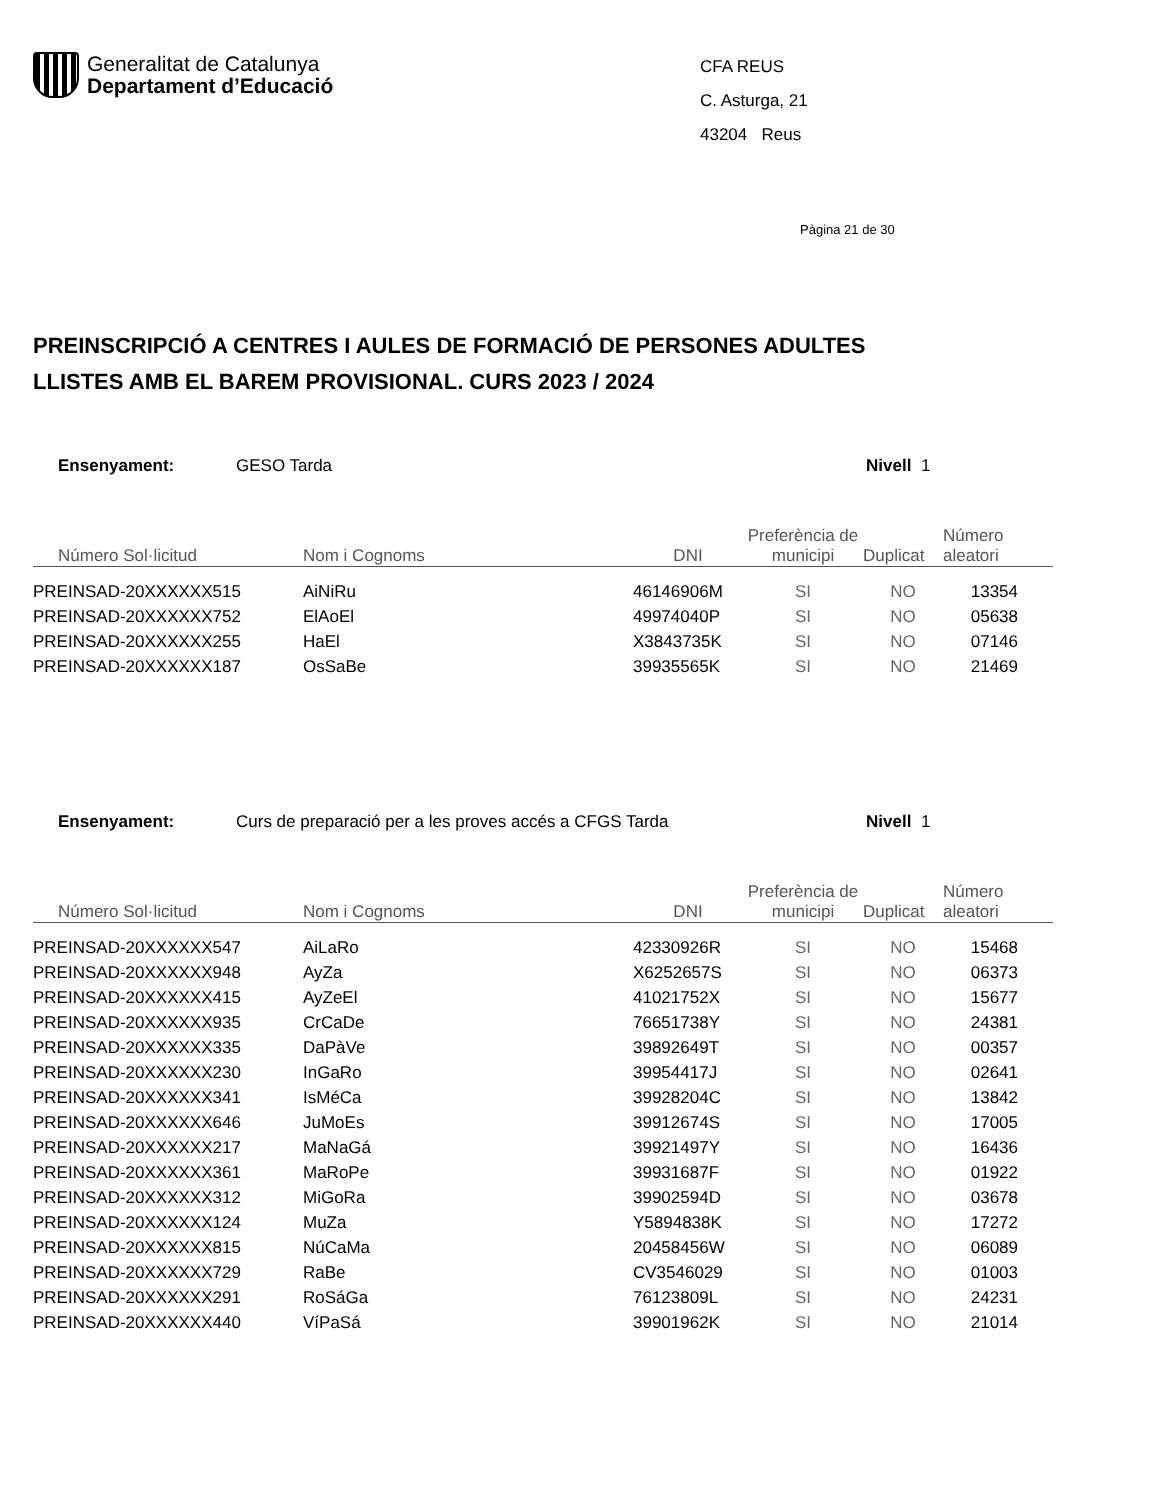Generalitat de Catalunya
Departament d’Educació
CFA REUS
C. Asturga, 21
43204 Reus
Pàgina 21 de 30
PREINSCRIPCIÓ A CENTRES I AULES DE FORMACIÓ DE PERSONES ADULTES
LLISTES AMB EL BAREM PROVISIONAL. CURS 2023 / 2024
Ensenyament: GESO Tarda Nivell 1
| Número Sol·licitud | Nom i Cognoms | DNI | Preferència de municipi | Duplicat | Número aleatori |
| --- | --- | --- | --- | --- | --- |
| PREINSAD-20XXXXXX515 | AiNiRu | 46146906M | SI | NO | 13354 |
| PREINSAD-20XXXXXX752 | ElAoEl | 49974040P | SI | NO | 05638 |
| PREINSAD-20XXXXXX255 | HaEl | X3843735K | SI | NO | 07146 |
| PREINSAD-20XXXXXX187 | OsSaBe | 39935565K | SI | NO | 21469 |
Ensenyament: Curs de preparació per a les proves accés a CFGS Tarda Nivell 1
| Número Sol·licitud | Nom i Cognoms | DNI | Preferència de municipi | Duplicat | Número aleatori |
| --- | --- | --- | --- | --- | --- |
| PREINSAD-20XXXXXX547 | AiLaRo | 42330926R | SI | NO | 15468 |
| PREINSAD-20XXXXXX948 | AyZa | X6252657S | SI | NO | 06373 |
| PREINSAD-20XXXXXX415 | AyZeEl | 41021752X | SI | NO | 15677 |
| PREINSAD-20XXXXXX935 | CrCaDe | 76651738Y | SI | NO | 24381 |
| PREINSAD-20XXXXXX335 | DaPàVe | 39892649T | SI | NO | 00357 |
| PREINSAD-20XXXXXX230 | InGaRo | 39954417J | SI | NO | 02641 |
| PREINSAD-20XXXXXX341 | IsMéCa | 39928204C | SI | NO | 13842 |
| PREINSAD-20XXXXXX646 | JuMoEs | 39912674S | SI | NO | 17005 |
| PREINSAD-20XXXXXX217 | MaNaGá | 39921497Y | SI | NO | 16436 |
| PREINSAD-20XXXXXX361 | MaRoPe | 39931687F | SI | NO | 01922 |
| PREINSAD-20XXXXXX312 | MiGoRa | 39902594D | SI | NO | 03678 |
| PREINSAD-20XXXXXX124 | MuZa | Y5894838K | SI | NO | 17272 |
| PREINSAD-20XXXXXX815 | NúCaMa | 20458456W | SI | NO | 06089 |
| PREINSAD-20XXXXXX729 | RaBe | CV3546029 | SI | NO | 01003 |
| PREINSAD-20XXXXXX291 | RoSáGa | 76123809L | SI | NO | 24231 |
| PREINSAD-20XXXXXX440 | VíPaSá | 39901962K | SI | NO | 21014 |